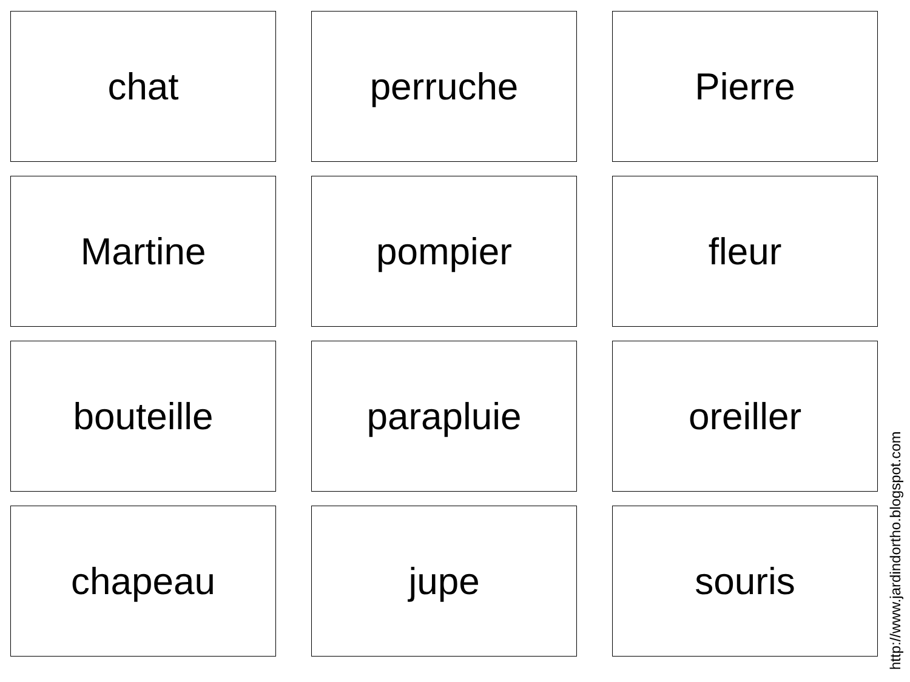chat
perruche
Pierre
Martine
pompier
fleur
bouteille
parapluie
oreiller
chapeau
jupe
souris
http://www.jardindortho.blogspot.com